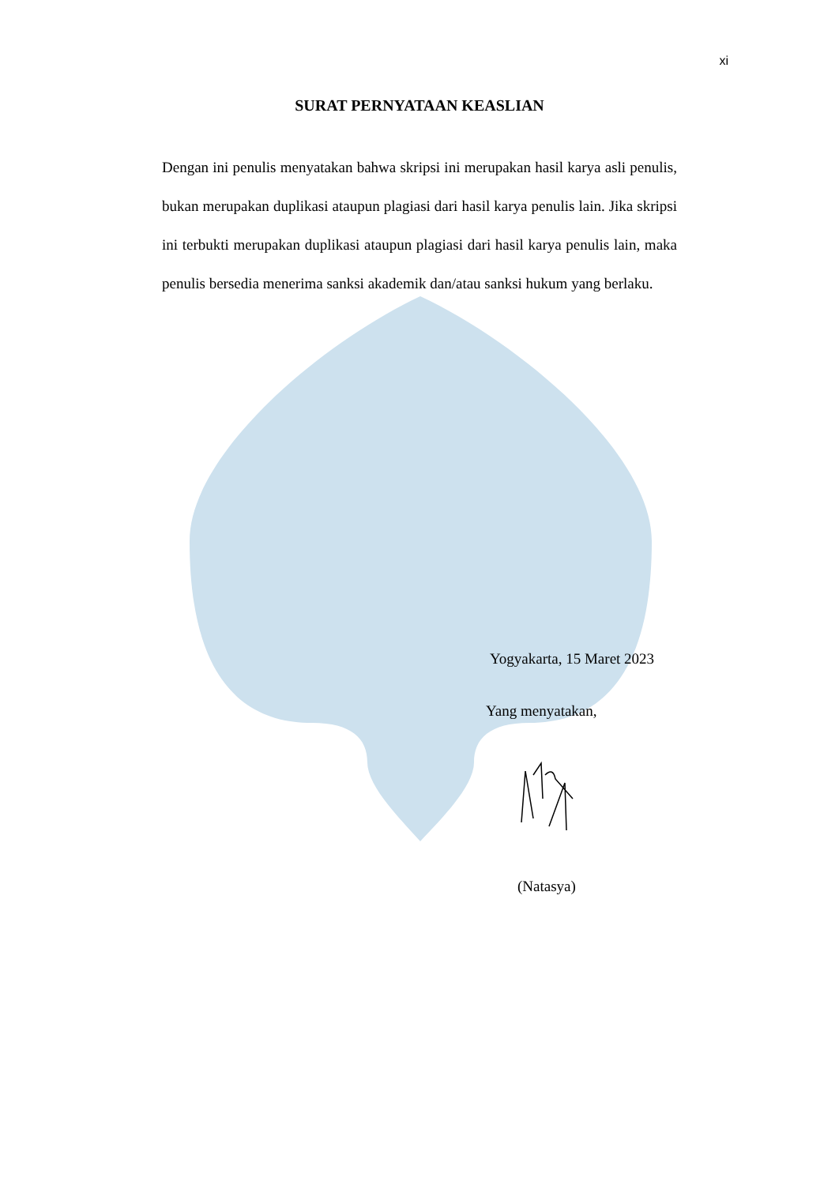xi
SURAT PERNYATAAN KEASLIAN
Dengan ini penulis menyatakan bahwa skripsi ini merupakan hasil karya asli penulis, bukan merupakan duplikasi ataupun plagiasi dari hasil karya penulis lain. Jika skripsi ini terbukti merupakan duplikasi ataupun plagiasi dari hasil karya penulis lain, maka penulis bersedia menerima sanksi akademik dan/atau sanksi hukum yang berlaku.
Yogyakarta, 15 Maret 2023
Yang menyatakan,
(Natasya)